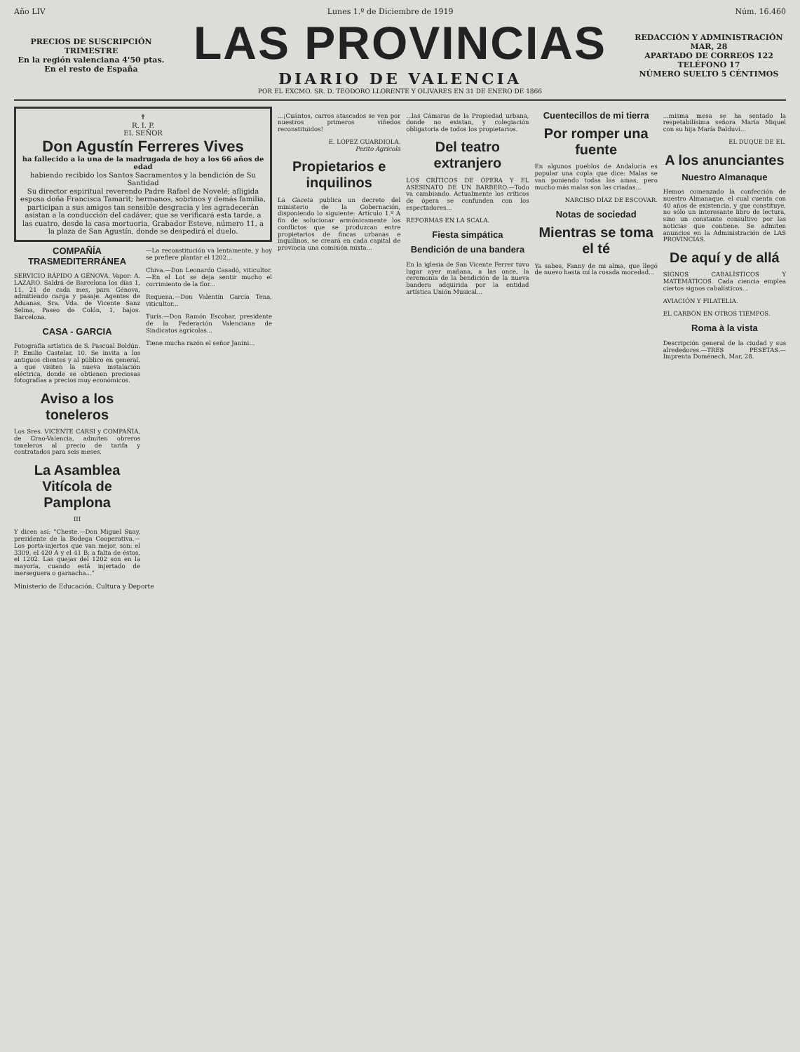Año LIV Lunes 1.º de Diciembre de 1919 Núm. 16.460
PRECIOS DE SUSCRIPCIÓN
TRIMESTRE
En la región valenciana 4'50 ptas.
En el resto de España
LAS PROVINCIAS
DIARIO DE VALENCIA
POR EL EXCMO. SR. D. TEODORO LLORENTE Y OLIVARES EN 31 DE ENERO DE 1866
REDACCIÓN Y ADMINISTRACIÓN
MAR, 28
APARTADO DE CORREOS 122
TELÉFONO 17
NÚMERO SUELTO 5 CÉNTIMOS
✝
R. I. P.
EL SEÑOR
Don Agustín Ferreres Vives
ha fallecido a la una de la madrugada de hoy a los 66 años de edad
habiendo recibido los Santos Sacramentos y la bendición de Su Santidad
Su director espiritual reverendo Padre Rafael de Novelé; afligida esposa doña Francisca Tamarit; hermanos, sobrinos y demás familia, participan a sus amigos tan sensible desgracia y les agradecerán asistan a la conducción del cadáver, que se verificará esta tarde, a las cuatro, desde la casa mortuoria, Grabador Esteve, número 11, a la plaza de San Agustín, donde se despedirá el duelo.
COMPAÑÍA TRASMEDITERRÁNEA
SERVICIO RÁPIDO A GÉNOVA. Vapor: A. LAZARO. Saldrá de Barcelona los días 1, 11, 21 de cada mes, para Génova, admitiendo carga y pasaje. Agentes de Aduanas, Sra. Vda. de Vicente Sanz Selma, Paseo de Colón, 1, bajos. Barcelona.
CASA - GARCIA
Fotografía artística de S. Pascual Boldún. P. Emilio Castelar, 10. Se invita a los antiguos clientes y al público en general, a que visiten la nueva instalación eléctrica, donde se obtienen preciosas fotografías a precios muy económicos.
Aviso a los toneleros
Los Sres. VICENTE CARSI y COMPAÑÍA, de Grao-Valencia, admiten obreros toneleros al precio de tarifa y contratados para seis meses.
La Asamblea Vitícola de Pamplona
III
Y dicen así: "Cheste.—Don Miguel Suay, presidente de la Bodega Cooperativa.—Los porta-injertos que van mejor, son: el 3309, el 420 A y el 41 B; a falta de éstos, el 1202. Las quejas del 1202 son en la mayoría, cuando está injertado de merseguera o garnacha..."
—La reconstitución va lentamente, y hoy se prefiere plantar el 1202...
Chiva.—Don Leonardo Casadó, viticultor.—En el Lot se deja sentir mucho el corrimiento de la flor...
Requena.—Don Valentín García Tena, viticultor...
Turís.—Don Ramón Escobar, presidente de la Federación Valenciana de Sindicatos agrícolas...
Tiene mucha razón el señor Janini...
...¡Cuántos, carros atascados se ven por nuestros primeros viñedos reconstituidos!
E. LÓPEZ GUARDIOLA.
Perito Agrícola
Propietarios e inquilinos
La Gaceta publica un decreto del ministerio de la Gobernación, disponiendo lo siguiente: Artículo 1.º A fin de solucionar armónicamente los conflictos que se produzcan entre propietarios de fincas urbanas e inquilinos, se creará en cada capital de provincia una comisión mixta...
...las Cámaras de la Propiedad urbana, donde no existan, y colegiación obligatoria de todos los propietarios.
Del teatro extranjero
LOS CRÍTICOS DE ÓPERA Y EL ASESINATO DE UN BARBERO.—Todo va cambiando. Actualmente los críticos de ópera se confunden con los espectadores...
REFORMAS EN LA SCALA.
Fiesta simpática
Bendición de una bandera
En la iglesia de San Vicente Ferrer tuvo lugar ayer mañana, a las once, la ceremonia de la bendición de la nueva bandera adquirida por la entidad artística Unión Musical...
Cuentecillos de mi tierra
Por romper una fuente
En algunos pueblos de Andalucía es popular una copla que dice: Malas se van poniendo todas las amas, pero mucho más malas son las criadas...
NARCISO DÍAZ DE ESCOVAR.
Notas de sociedad
Mientras se toma el té
Ya sabes, Fanny de mi alma, que llegó de nuevo hasta mí la rosada mocedad...
...misma mesa se ha sentado la respetabilísima señora María Miquel con su hija María Balduví...
EL DUQUE DE EL.
A los anunciantes
Nuestro Almanaque
Hemos comenzado la confección de nuestro Almanaque, el cual cuenta con 40 años de existencia, y que constituye, no sólo un interesante libro de lectura, sino un constante consultivo por las noticias que contiene. Se admiten anuncios en la Administración de LAS PROVINCIAS.
De aquí y de allá
SIGNOS CABALÍSTICOS Y MATEMÁTICOS. Cada ciencia emplea ciertos signos cabalísticos...
AVIACIÓN Y FILATELIA.
EL CARBÓN EN OTROS TIEMPOS.
Roma à la vista
Descripción general de la ciudad y sus alrededores.—TRES PESETAS.—Imprenta Doménech, Mar, 28.
Ministerio de Educación, Cultura y Deporte